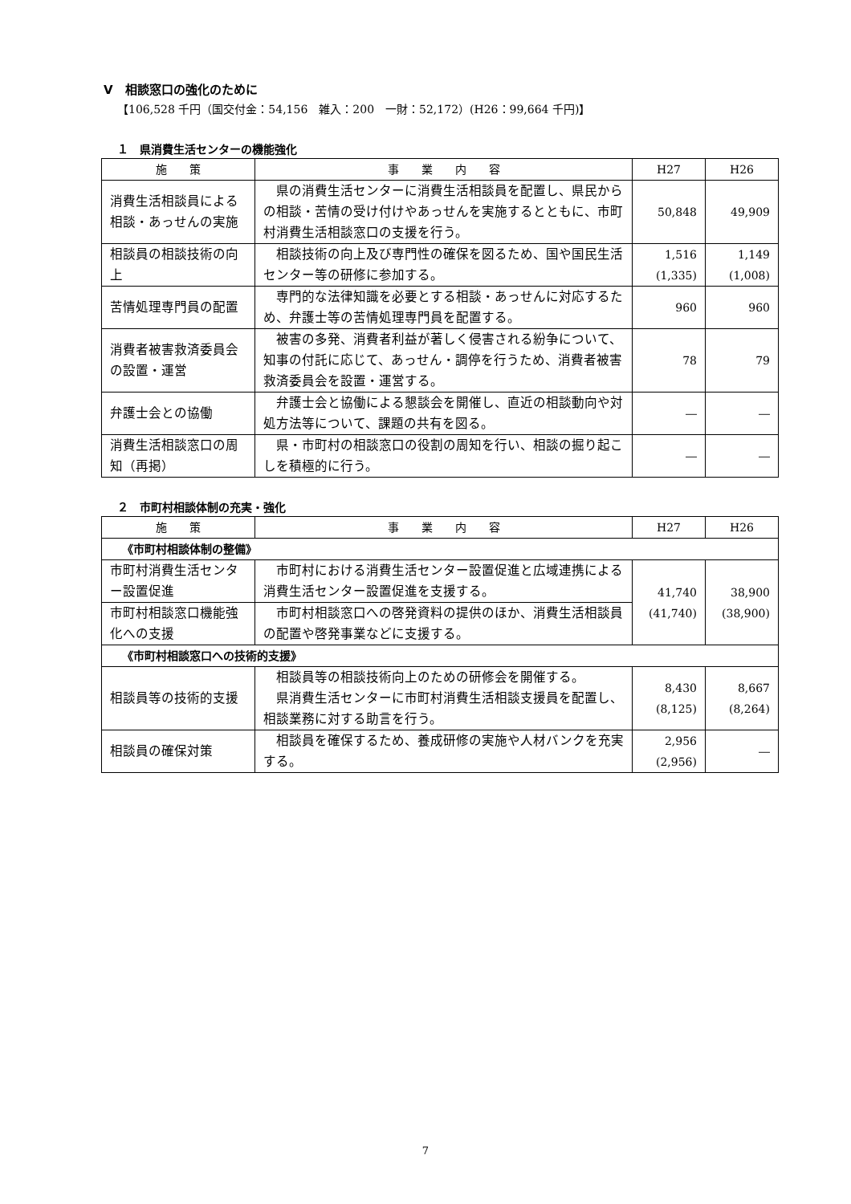Ⅴ　相談窓口の強化のために
【106,528 千円（国交付金：54,156　雑入：200　一財：52,172）(H26：99,664 千円)】
１　県消費生活センターの機能強化
| 施 策 | 事 業 内 容 | H27 | H26 |
| --- | --- | --- | --- |
| 消費生活相談員による相談・あっせんの実施 | 県の消費生活センターに消費生活相談員を配置し、県民からの相談・苦情の受け付けやあっせんを実施するとともに、市町村消費生活相談窓口の支援を行う。 | 50,848 | 49,909 |
| 相談員の相談技術の向上 | 相談技術の向上及び専門性の確保を図るため、国や国民生活センター等の研修に参加する。 | 1,516 (1,335) | 1,149 (1,008) |
| 苦情処理専門員の配置 | 専門的な法律知識を必要とする相談・あっせんに対応するため、弁護士等の苦情処理専門員を配置する。 | 960 | 960 |
| 消費者被害救済委員会の設置・運営 | 被害の多発、消費者利益が著しく侵害される紛争について、知事の付託に応じて、あっせん・調停を行うため、消費者被害救済委員会を設置・運営する。 | 78 | 79 |
| 弁護士会との協働 | 弁護士会と協働による懇談会を開催し、直近の相談動向や対処方法等について、課題の共有を図る。 | ― | ― |
| 消費生活相談窓口の周知（再掲） | 県・市町村の相談窓口の役割の周知を行い、相談の掘り起こしを積極的に行う。 | ― | ― |
２　市町村相談体制の充実・強化
| 施 策 | 事 業 内 容 | H27 | H26 |
| --- | --- | --- | --- |
| 《市町村相談体制の整備》 | | | |
| 市町村消費生活センター設置促進 | 市町村における消費生活センター設置促進と広域連携による消費生活センター設置促進を支援する。 | 41,740 (41,740) | 38,900 (38,900) |
| 市町村相談窓口機能強化への支援 | 市町村相談窓口への啓発資料の提供のほか、消費生活相談員の配置や啓発事業などに支援する。 | | |
| 《市町村相談窓口への技術的支援》 | | | |
| 相談員等の技術的支援 | 相談員等の相談技術向上のための研修会を開催する。 県消費生活センターに市町村消費生活相談支援員を配置し、相談業務に対する助言を行う。 | 8,430 (8,125) | 8,667 (8,264) |
| 相談員の確保対策 | 相談員を確保するため、養成研修の実施や人材バンクを充実する。 | 2,956 (2,956) | ― |
7